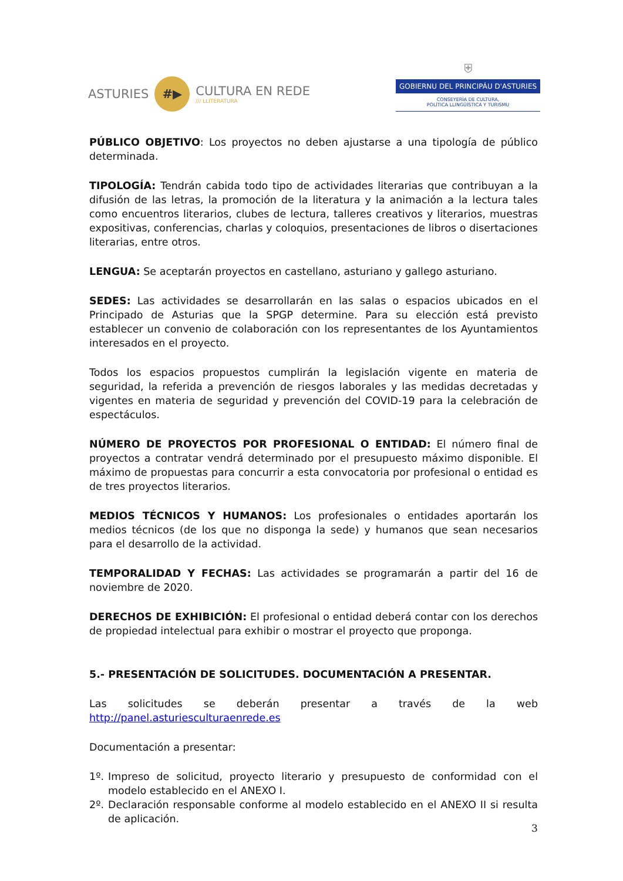ASTURIES
#▶
CULTURA EN REDE
/// LLITERATURA
⛨
GOBIERNU DEL PRINCIPÁU D'ASTURIES
CONSEYERÍA DE CULTURA,
POLÍTICA LLINGÜÍSTICA Y TURISMU
PÚBLICO OBJETIVO: Los proyectos no deben ajustarse a una tipología de público determinada.
TIPOLOGÍA: Tendrán cabida todo tipo de actividades literarias que contribuyan a la difusión de las letras, la promoción de la literatura y la animación a la lectura tales como encuentros literarios, clubes de lectura, talleres creativos y literarios, muestras expositivas, conferencias, charlas y coloquios, presentaciones de libros o disertaciones literarias, entre otros.
LENGUA: Se aceptarán proyectos en castellano, asturiano y gallego asturiano.
SEDES: Las actividades se desarrollarán en las salas o espacios ubicados en el Principado de Asturias que la SPGP determine. Para su elección está previsto establecer un convenio de colaboración con los representantes de los Ayuntamientos interesados en el proyecto.
Todos los espacios propuestos cumplirán la legislación vigente en materia de seguridad, la referida a prevención de riesgos laborales y las medidas decretadas y vigentes en materia de seguridad y prevención del COVID-19 para la celebración de espectáculos.
NÚMERO DE PROYECTOS POR PROFESIONAL O ENTIDAD: El número final de proyectos a contratar vendrá determinado por el presupuesto máximo disponible. El máximo de propuestas para concurrir a esta convocatoria por profesional o entidad es de tres proyectos literarios.
MEDIOS TÉCNICOS Y HUMANOS: Los profesionales o entidades aportarán los medios técnicos (de los que no disponga la sede) y humanos que sean necesarios para el desarrollo de la actividad.
TEMPORALIDAD Y FECHAS: Las actividades se programarán a partir del 16 de noviembre de 2020.
DERECHOS DE EXHIBICIÓN: El profesional o entidad deberá contar con los derechos de propiedad intelectual para exhibir o mostrar el proyecto que proponga.
5.- PRESENTACIÓN DE SOLICITUDES. DOCUMENTACIÓN A PRESENTAR.
Las solicitudes se deberán presentar a través de la web
http://panel.asturiesculturaenrede.es
Documentación a presentar:
1º. Impreso de solicitud, proyecto literario y presupuesto de conformidad con el modelo establecido en el ANEXO I.
2º. Declaración responsable conforme al modelo establecido en el ANEXO II si resulta de aplicación.
3